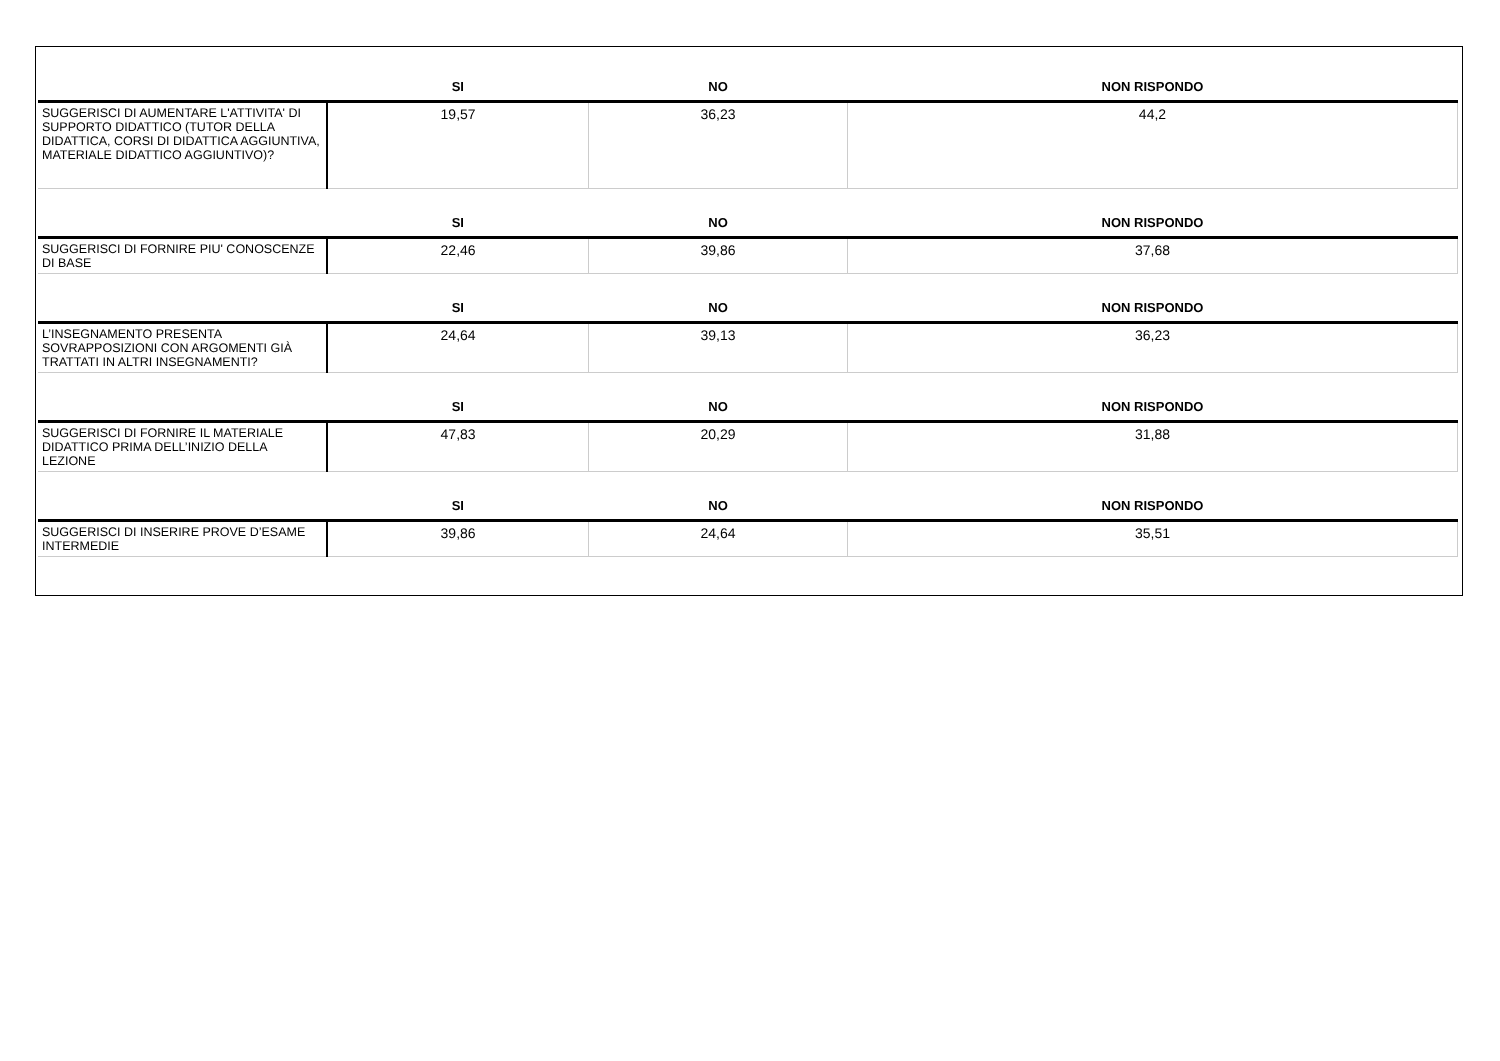| | SI | NO | NON RISPONDO |
| --- | --- | --- | --- |
| SUGGERISCI DI AUMENTARE L'ATTIVITA' DI SUPPORTO DIDATTICO (TUTOR DELLA DIDATTICA, CORSI DI DIDATTICA AGGIUNTIVA, MATERIALE DIDATTICO AGGIUNTIVO)? | 19,57 | 36,23 | 44,2 |
| | SI | NO | NON RISPONDO |
| SUGGERISCI DI FORNIRE PIU' CONOSCENZE DI BASE | 22,46 | 39,86 | 37,68 |
| | SI | NO | NON RISPONDO |
| L’INSEGNAMENTO PRESENTA SOVRAPPOSIZIONI CON ARGOMENTI GIÀ TRATTATI IN ALTRI INSEGNAMENTI? | 24,64 | 39,13 | 36,23 |
| | SI | NO | NON RISPONDO |
| SUGGERISCI DI FORNIRE IL MATERIALE DIDATTICO PRIMA DELL’INIZIO DELLA LEZIONE | 47,83 | 20,29 | 31,88 |
| | SI | NO | NON RISPONDO |
| SUGGERISCI DI INSERIRE PROVE D’ESAME INTERMEDIE | 39,86 | 24,64 | 35,51 |